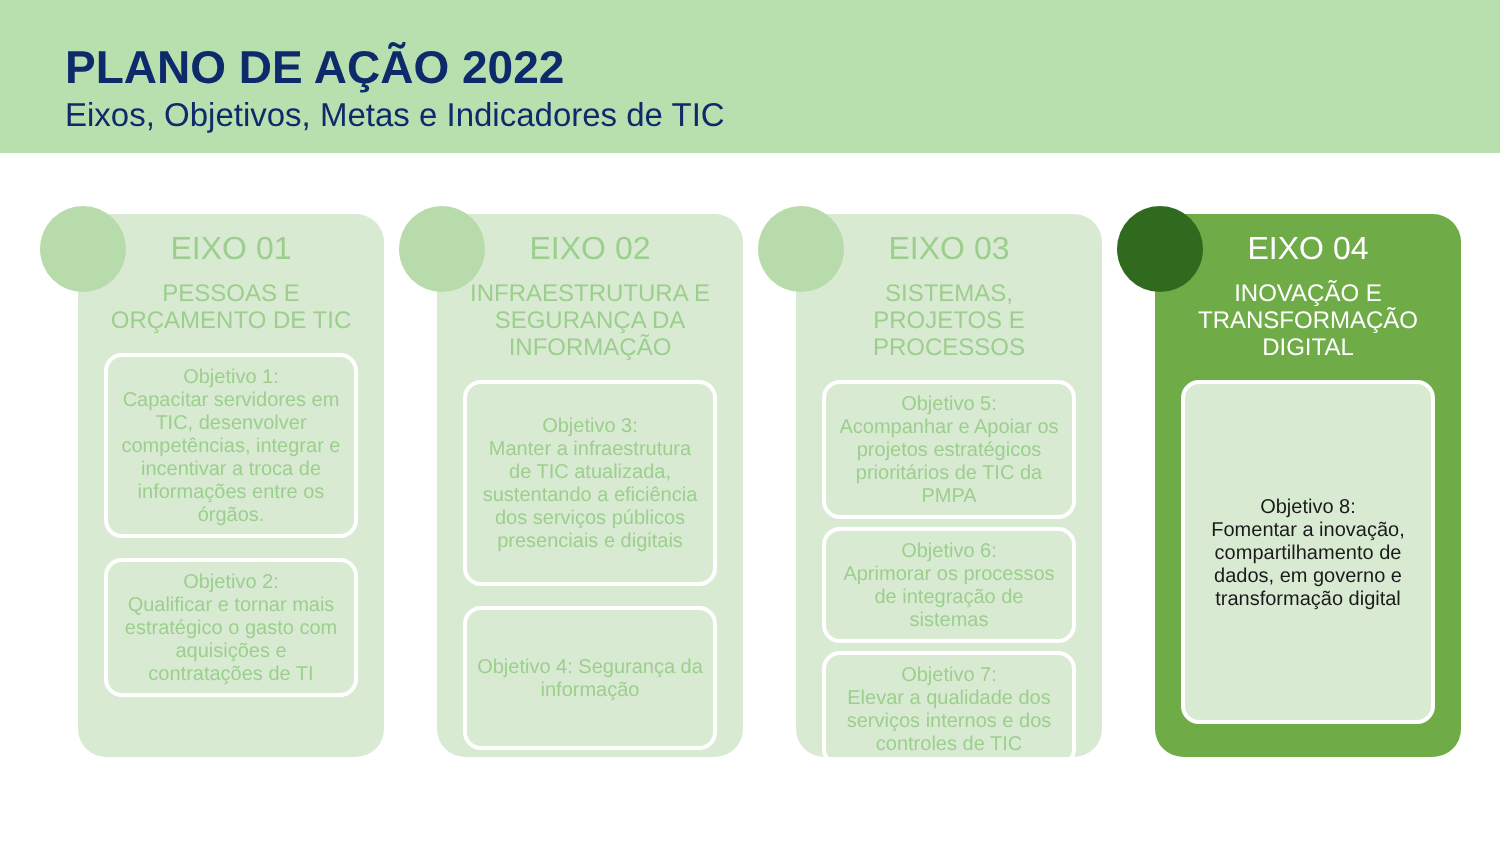PLANO DE AÇÃO 2022
Eixos, Objetivos, Metas e Indicadores de TIC
EIXO 01
PESSOAS E ORÇAMENTO DE TIC
Objetivo 1:
Capacitar servidores em TIC, desenvolver competências, integrar e incentivar a troca de informações entre os órgãos.
Objetivo 2:
Qualificar e tornar mais estratégico o gasto com aquisições e contratações de TI
EIXO 02
INFRAESTRUTURA E SEGURANÇA DA INFORMAÇÃO
Objetivo 3:
Manter a infraestrutura de TIC atualizada, sustentando a eficiência dos serviços públicos presenciais e digitais
Objetivo 4: Segurança da informação
EIXO 03
SISTEMAS, PROJETOS E PROCESSOS
Objetivo 5:
Acompanhar e Apoiar os projetos estratégicos prioritários de TIC da PMPA
Objetivo 6:
Aprimorar os processos de integração de sistemas
Objetivo 7:
Elevar a qualidade dos serviços internos e dos controles de TIC
EIXO 04
INOVAÇÃO E TRANSFORMAÇÃO DIGITAL
Objetivo 8:
Fomentar a inovação, compartilhamento de dados, em governo e transformação digital